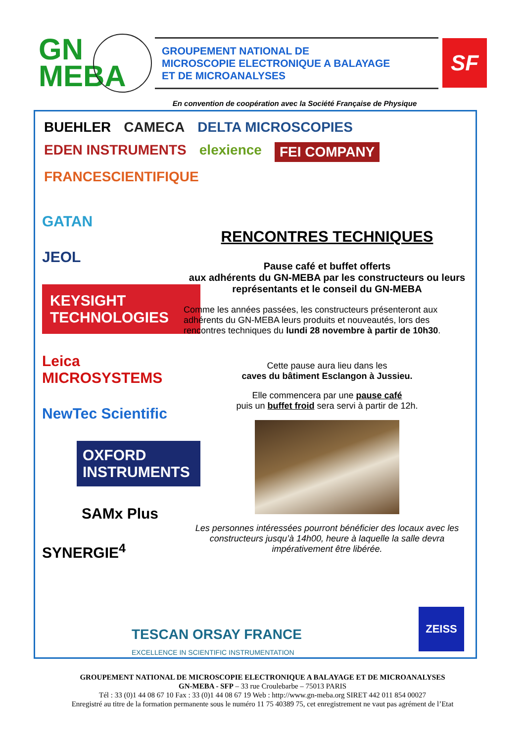GN
MEBA
GROUPEMENT NATIONAL DE
MICROSCOPIE ELECTRONIQUE A BALAYAGE
ET DE MICROANALYSES
SF
En convention de coopération avec la Société Française de Physique
BUEHLER CAMECA DELTA MICROSCOPIES EDEN INSTRUMENTS elexience FEI COMPANY FRANCESCIENTIFIQUE
GATAN
JEOL
KEYSIGHT TECHNOLOGIES
Leica MICROSYSTEMS
NewTec Scientific
OXFORD INSTRUMENTS
SAMx Plus
SYNERGIE<sup>4</sup>
RENCONTRES TECHNIQUES
Pause café et buffet offerts
aux adhérents du GN-MEBA par les constructeurs ou leurs représentants et le conseil du GN-MEBA
Comme les années passées, les constructeurs présenteront aux adhérents du GN-MEBA leurs produits et nouveautés, lors des rencontres techniques du lundi 28 novembre à partir de 10h30.
Cette pause aura lieu dans les
caves du bâtiment Esclangon à Jussieu.
Elle commencera par une pause café
puis un buffet froid sera servi à partir de 12h.
Les personnes intéressées pourront bénéficier des locaux avec les constructeurs jusqu’à 14h00, heure à laquelle la salle devra impérativement être libérée.
TESCAN ORSAY FRANCE
EXCELLENCE IN SCIENTIFIC INSTRUMENTATION
ZEISS
GROUPEMENT NATIONAL DE MICROSCOPIE ELECTRONIQUE A BALAYAGE ET DE MICROANALYSES
GN-MEBA - SFP – 33 rue Croulebarbe – 75013 PARIS
Tél : 33 (0)1 44 08 67 10 Fax : 33 (0)1 44 08 67 19 Web : http://www.gn-meba.org SIRET 442 011 854 00027
Enregistré au titre de la formation permanente sous le numéro 11 75 40389 75, cet enregistrement ne vaut pas agrément de l’Etat